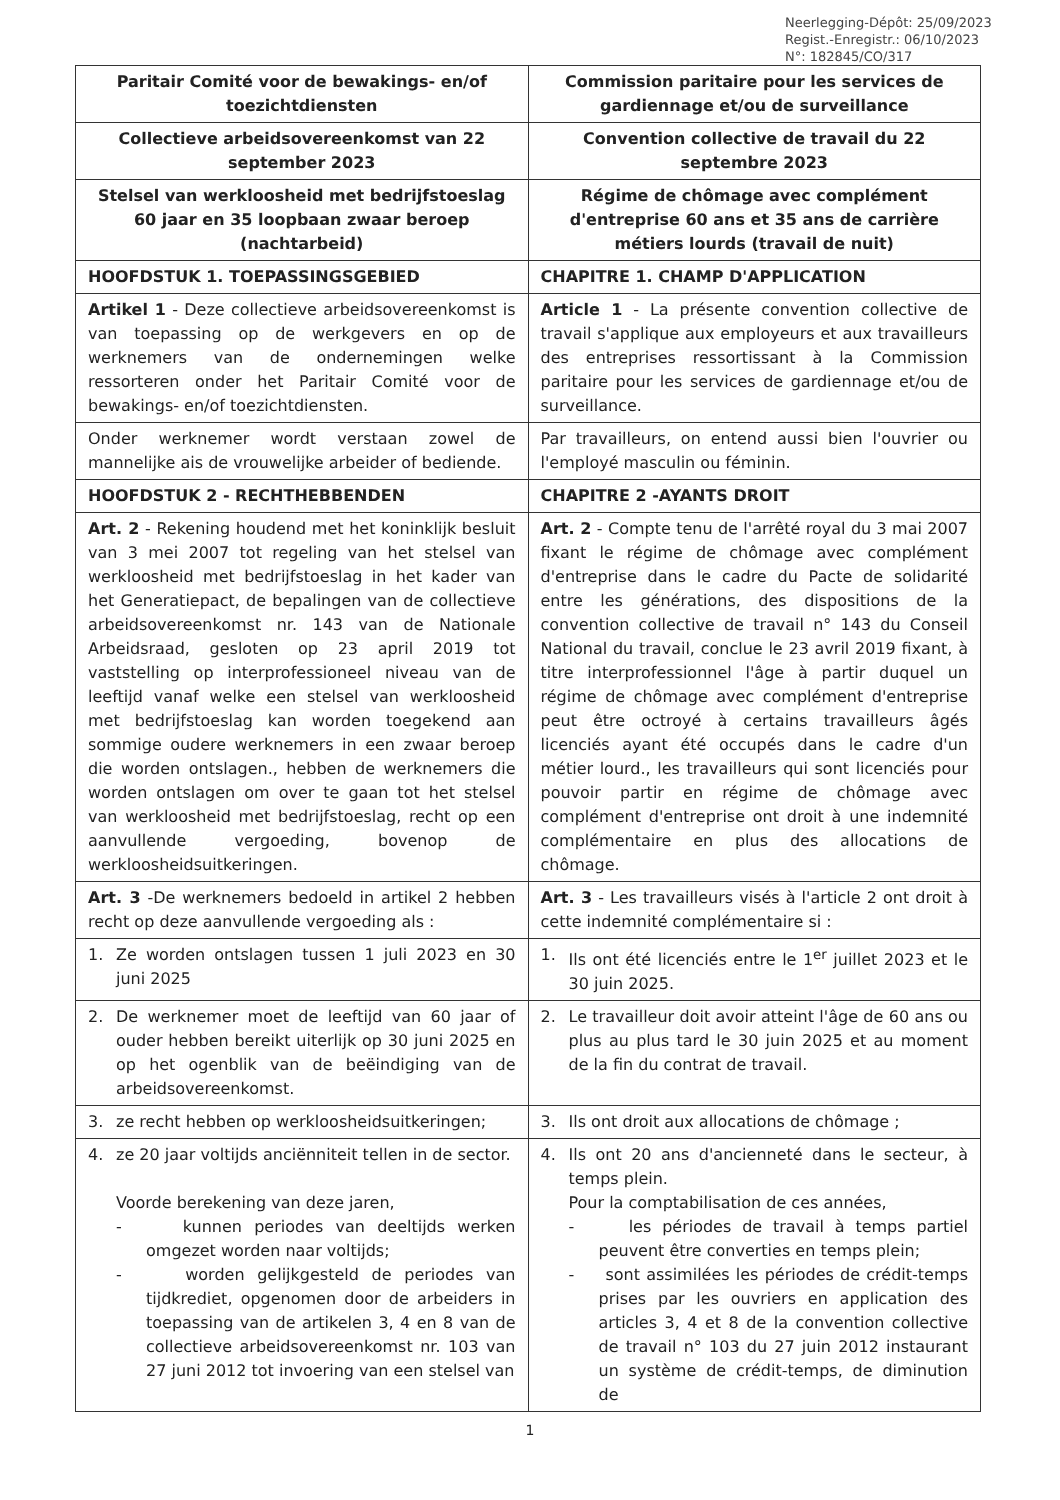Neerlegging-Dépôt: 25/09/2023
Regist.-Enregistr.: 06/10/2023
N°: 182845/CO/317
| Paritair Comité voor de bewakings- en/of toezichtdiensten | Commission paritaire pour les services de gardiennage et/ou de surveillance |
| Collectieve arbeidsovereenkomst van 22 september 2023 | Convention collective de travail du 22 septembre 2023 |
| Stelsel van werkloosheid met bedrijfstoeslag 60 jaar en 35 loopbaan zwaar beroep (nachtarbeid) | Régime de chômage avec complément d'entreprise 60 ans et 35 ans de carrière métiers lourds (travail de nuit) |
| HOOFDSTUK 1. TOEPASSINGSGEBIED | CHAPITRE 1. CHAMP D'APPLICATION |
| Artikel 1 - Deze collectieve arbeidsovereenkomst is van toepassing op de werkgevers en op de werknemers van de ondernemingen welke ressorteren onder het Paritair Comité voor de bewakings- en/of toezichtdiensten. | Article 1 - La présente convention collective de travail s'applique aux employeurs et aux travailleurs des entreprises ressortissant à la Commission paritaire pour les services de gardiennage et/ou de surveillance. |
| Onder werknemer wordt verstaan zowel de mannelijke ais de vrouwelijke arbeider of bediende. | Par travailleurs, on entend aussi bien l'ouvrier ou l'employé masculin ou féminin. |
| HOOFDSTUK 2 - RECHTHEBBENDEN | CHAPITRE 2 -AYANTS DROIT |
| Art. 2 - Rekening houdend met het koninklijk besluit van 3 mei 2007 tot regeling van het stelsel van werkloosheid met bedrijfstoeslag in het kader van het Generatiepact, de bepalingen van de collectieve arbeidsovereenkomst nr. 143 van de Nationale Arbeidsraad, gesloten op 23 april 2019 tot vaststelling op interprofessioneel niveau van de leeftijd vanaf welke een stelsel van werkloosheid met bedrijfstoeslag kan worden toegekend aan sommige oudere werknemers in een zwaar beroep die worden ontslagen., hebben de werknemers die worden ontslagen om over te gaan tot het stelsel van werkloosheid met bedrijfstoeslag, recht op een aanvullende vergoeding, bovenop de werkloosheidsuitkeringen. | Art. 2 - Compte tenu de l'arrêté royal du 3 mai 2007 fixant le régime de chômage avec complément d'entreprise dans le cadre du Pacte de solidarité entre les générations, des dispositions de la convention collective de travail n° 143 du Conseil National du travail, conclue le 23 avril 2019 fixant, à titre interprofessionnel l'âge à partir duquel un régime de chômage avec complément d'entreprise peut être octroyé à certains travailleurs âgés licenciés ayant été occupés dans le cadre d'un métier lourd., les travailleurs qui sont licenciés pour pouvoir partir en régime de chômage avec complément d'entreprise ont droit à une indemnité complémentaire en plus des allocations de chômage. |
| Art. 3 -De werknemers bedoeld in artikel 2 hebben recht op deze aanvullende vergoeding als : | Art. 3 - Les travailleurs visés à l'article 2 ont droit à cette indemnité complémentaire si : |
| 1. Ze worden ontslagen tussen 1 juli 2023 en 30 juni 2025 | 1. Ils ont été licenciés entre le 1<sup>er</sup> juillet 2023 et le 30 juin 2025. |
| 2. De werknemer moet de leeftijd van 60 jaar of ouder hebben bereikt uiterlijk op 30 juni 2025 en op het ogenblik van de beëindiging van de arbeidsovereenkomst. | 2. Le travailleur doit avoir atteint l'âge de 60 ans ou plus au plus tard le 30 juin 2025 et au moment de la fin du contrat de travail. |
| 3. ze recht hebben op werkloosheidsuitkeringen; | 3. Ils ont droit aux allocations de chômage ; |
| 4. ze 20 jaar voltijds anciënniteit tellen in de sector. Voorde berekening van deze jaren, - kunnen periodes van deeltijds werken omgezet worden naar voltijds; - worden gelijkgesteld de periodes van tijdkrediet, opgenomen door de arbeiders in toepassing van de artikelen 3, 4 en 8 van de collectieve arbeidsovereenkomst nr. 103 van 27 juni 2012 tot invoering van een stelsel van | 4. Ils ont 20 ans d'ancienneté dans le secteur, à temps plein. Pour la comptabilisation de ces années, - les périodes de travail à temps partiel peuvent être converties en temps plein; - sont assimilées les périodes de crédit-temps prises par les ouvriers en application des articles 3, 4 et 8 de la convention collective de travail n° 103 du 27 juin 2012 instaurant un système de crédit-temps, de diminution de |
1